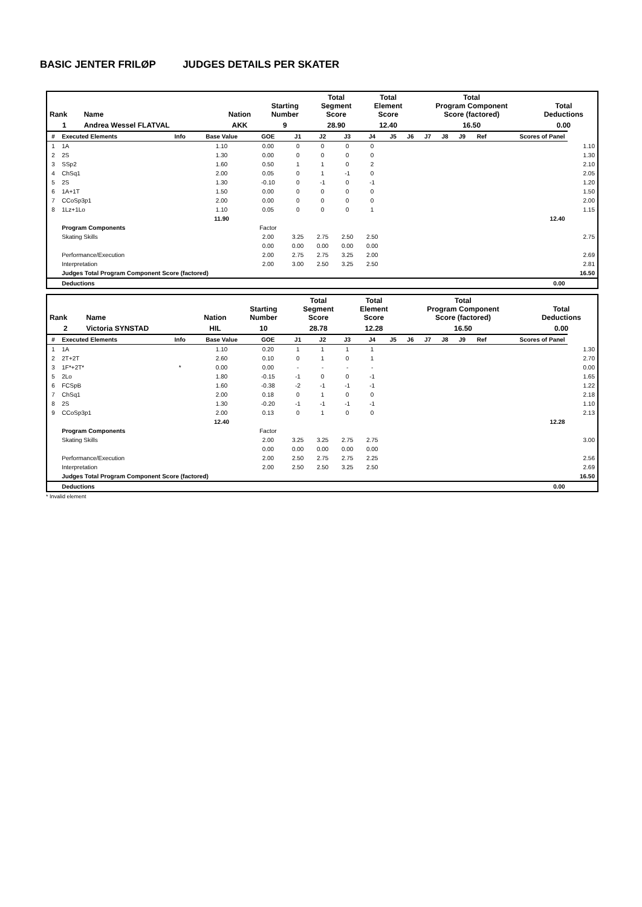BASIC JENTER FRILØP JUDGES DETAILS PER SKATER
| Rank | Name | Nation | Starting Number | Total Segment Score | Total Element Score | Total Program Component Score (factored) | Total Deductions |
| --- | --- | --- | --- | --- | --- | --- | --- |
| 1 | Andrea Wessel FLATVAL | AKK | 9 | 28.90 | 12.40 | 16.50 | 0.00 |
| # | Executed Elements | Info | Base Value | GOE | J1 | J2 | J3 | J4 | J5 | J6 | J7 | J8 | J9 | Ref | Scores of Panel | |
| --- | --- | --- | --- | --- | --- | --- | --- | --- | --- | --- | --- | --- | --- | --- | --- | --- |
| 1 | 1A | | 1.10 | 0.00 | 0 | 0 | 0 | 0 | | | | | | | | 1.10 |
| 2 | 2S | | 1.30 | 0.00 | 0 | 0 | 0 | 0 | | | | | | | | 1.30 |
| 3 | SSp2 | | 1.60 | 0.50 | 1 | 1 | 0 | 2 | | | | | | | | 2.10 |
| 4 | ChSq1 | | 2.00 | 0.05 | 0 | 1 | -1 | 0 | | | | | | | | 2.05 |
| 5 | 2S | | 1.30 | -0.10 | 0 | -1 | 0 | -1 | | | | | | | | 1.20 |
| 6 | 1A+1T | | 1.50 | 0.00 | 0 | 0 | 0 | 0 | | | | | | | | 1.50 |
| 7 | CCoSp3p1 | | 2.00 | 0.00 | 0 | 0 | 0 | 0 | | | | | | | | 2.00 |
| 8 | 1Lz+1Lo | | 1.10 | 0.05 | 0 | 0 | 0 | 1 | | | | | | | | 1.15 |
| | | | 11.90 | | | | | | | | | | | | 12.40 | |
| | Program Components | | | Factor | | | | | | | | | | | | |
| | Skating Skills | | | 2.00 | 3.25 | 2.75 | 2.50 | 2.50 | | | | | | | | 2.75 |
| | | | | 0.00 | 0.00 | 0.00 | 0.00 | 0.00 | | | | | | | | |
| | Performance/Execution | | | 2.00 | 2.75 | 2.75 | 3.25 | 2.00 | | | | | | | | 2.69 |
| | Interpretation | | | 2.00 | 3.00 | 2.50 | 3.25 | 2.50 | | | | | | | | 2.81 |
| | Judges Total Program Component Score (factored) | | | | | | | | | | | | | | | 16.50 |
| | Deductions | | | | | | | | | | | | | | 0.00 | |
| Rank | Name | Nation | Starting Number | Total Segment Score | Total Element Score | Total Program Component Score (factored) | Total Deductions |
| --- | --- | --- | --- | --- | --- | --- | --- |
| 2 | Victoria SYNSTAD | HIL | 10 | 28.78 | 12.28 | 16.50 | 0.00 |
| # | Executed Elements | Info | Base Value | GOE | J1 | J2 | J3 | J4 | J5 | J6 | J7 | J8 | J9 | Ref | Scores of Panel | |
| --- | --- | --- | --- | --- | --- | --- | --- | --- | --- | --- | --- | --- | --- | --- | --- | --- |
| 1 | 1A | | 1.10 | 0.20 | 1 | 1 | 1 | 1 | | | | | | | | 1.30 |
| 2 | 2T+2T | | 2.60 | 0.10 | 0 | 1 | 0 | 1 | | | | | | | | 2.70 |
| 3 | 1F*+2T* | * | 0.00 | 0.00 | - | - | - | - | | | | | | | | 0.00 |
| 5 | 2Lo | | 1.80 | -0.15 | -1 | 0 | 0 | -1 | | | | | | | | 1.65 |
| 6 | FCSpB | | 1.60 | -0.38 | -2 | -1 | -1 | -1 | | | | | | | | 1.22 |
| 7 | ChSq1 | | 2.00 | 0.18 | 0 | 1 | 0 | 0 | | | | | | | | 2.18 |
| 8 | 2S | | 1.30 | -0.20 | -1 | -1 | -1 | -1 | | | | | | | | 1.10 |
| 9 | CCoSp3p1 | | 2.00 | 0.13 | 0 | 1 | 0 | 0 | | | | | | | | 2.13 |
| | | | 12.40 | | | | | | | | | | | | 12.28 | |
| | Program Components | | | Factor | | | | | | | | | | | | |
| | Skating Skills | | | 2.00 | 3.25 | 3.25 | 2.75 | 2.75 | | | | | | | | 3.00 |
| | | | | 0.00 | 0.00 | 0.00 | 0.00 | 0.00 | | | | | | | | |
| | Performance/Execution | | | 2.00 | 2.50 | 2.75 | 2.75 | 2.25 | | | | | | | | 2.56 |
| | Interpretation | | | 2.00 | 2.50 | 2.50 | 3.25 | 2.50 | | | | | | | | 2.69 |
| | Judges Total Program Component Score (factored) | | | | | | | | | | | | | | | 16.50 |
| | Deductions | | | | | | | | | | | | | | 0.00 | |
* Invalid element